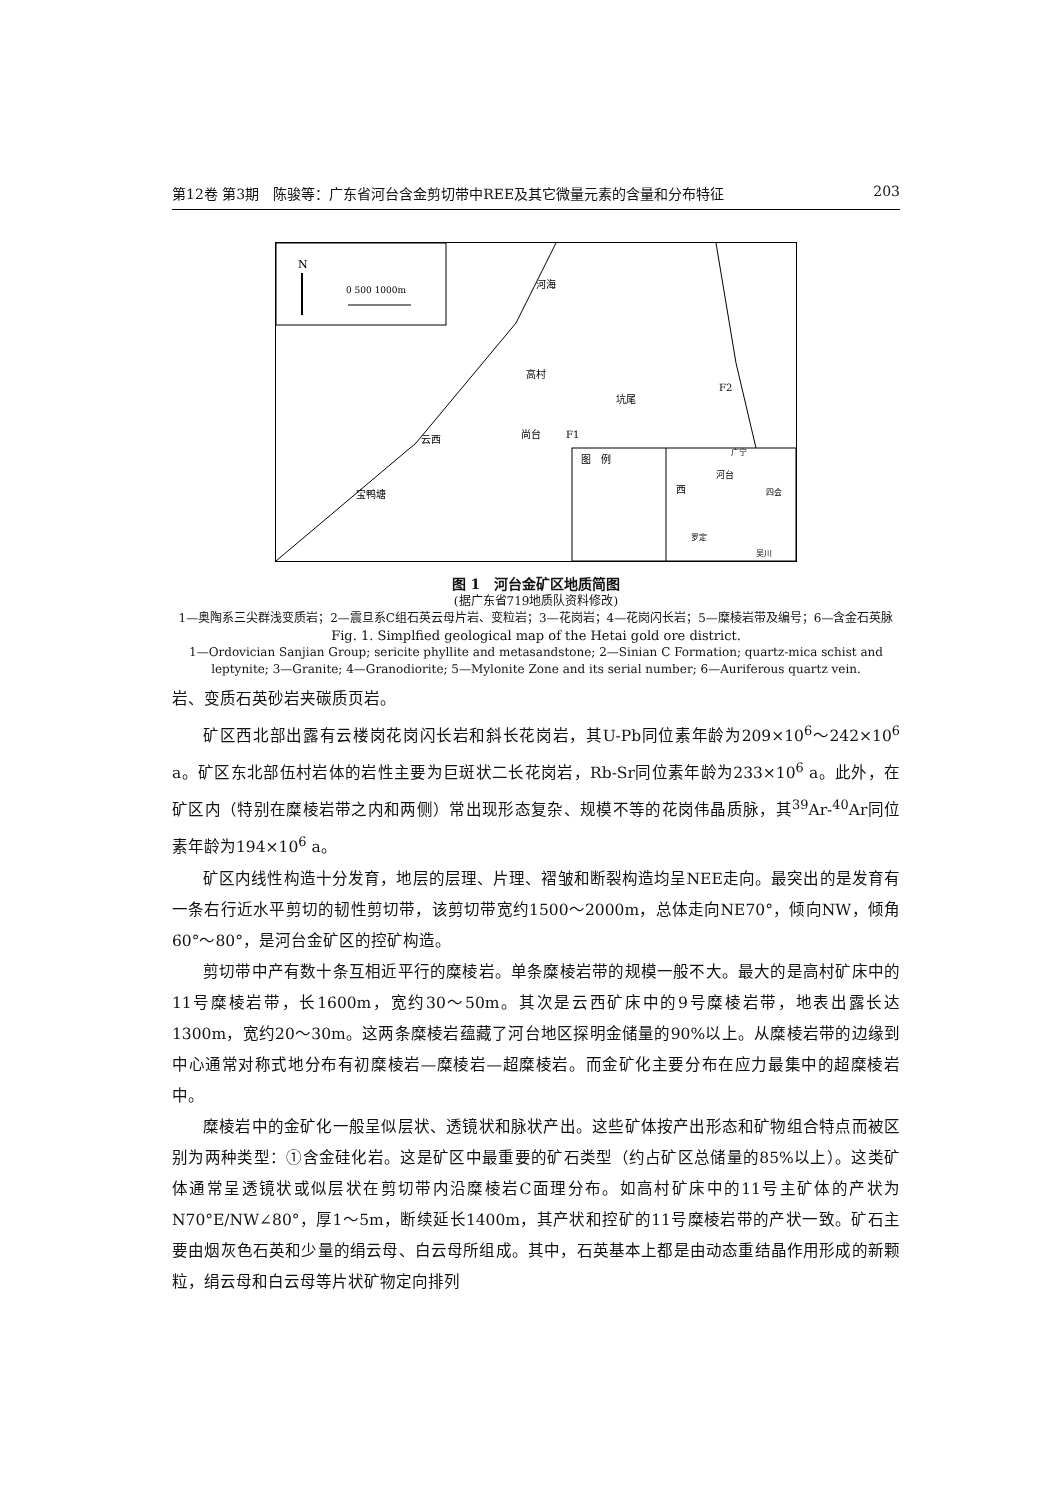第12卷 第3期　陈骏等：广东省河台含金剪切带中REE及其它微量元素的含量和分布特征 203
N
0 500 1000m
河海
高村
坑尾
尚台
云西
宝鸭塘
图　例
河台
四会
广宁
罗定
吴川
西
F2
F1
图 1　河台金矿区地质简图
(据广东省719地质队资料修改)
1—奥陶系三尖群浅变质岩；2—震旦系C组石英云母片岩、变粒岩；3—花岗岩；4—花岗闪长岩；5—糜棱岩带及编号；6—含金石英脉
Fig. 1. Simplfied geological map of the Hetai gold ore district.
1—Ordovician Sanjian Group; sericite phyllite and metasandstone; 2—Sinian C Formation; quartz-mica schist and leptynite; 3—Granite; 4—Granodiorite; 5—Mylonite Zone and its serial number; 6—Auriferous quartz vein.
岩、变质石英砂岩夹碳质页岩。
矿区西北部出露有云楼岗花岗闪长岩和斜长花岗岩，其U-Pb同位素年龄为209×10<sup>6</sup>～242×10<sup>6</sup> a。矿区东北部伍村岩体的岩性主要为巨斑状二长花岗岩，Rb-Sr同位素年龄为233×10<sup>6</sup> a。此外，在矿区内（特别在糜棱岩带之内和两侧）常出现形态复杂、规模不等的花岗伟晶质脉，其<sup>39</sup>Ar-<sup>40</sup>Ar同位素年龄为194×10<sup>6</sup> a。
矿区内线性构造十分发育，地层的层理、片理、褶皱和断裂构造均呈NEE走向。最突出的是发育有一条右行近水平剪切的韧性剪切带，该剪切带宽约1500～2000m，总体走向NE70°，倾向NW，倾角60°～80°，是河台金矿区的控矿构造。
剪切带中产有数十条互相近平行的糜棱岩。单条糜棱岩带的规模一般不大。最大的是高村矿床中的11号糜棱岩带，长1600m，宽约30～50m。其次是云西矿床中的9号糜棱岩带，地表出露长达1300m，宽约20～30m。这两条糜棱岩蕴藏了河台地区探明金储量的90%以上。从糜棱岩带的边缘到中心通常对称式地分布有初糜棱岩—糜棱岩—超糜棱岩。而金矿化主要分布在应力最集中的超糜棱岩中。
糜棱岩中的金矿化一般呈似层状、透镜状和脉状产出。这些矿体按产出形态和矿物组合特点而被区别为两种类型：①含金硅化岩。这是矿区中最重要的矿石类型（约占矿区总储量的85%以上）。这类矿体通常呈透镜状或似层状在剪切带内沿糜棱岩C面理分布。如高村矿床中的11号主矿体的产状为N70°E/NW∠80°，厚1～5m，断续延长1400m，其产状和控矿的11号糜棱岩带的产状一致。矿石主要由烟灰色石英和少量的绢云母、白云母所组成。其中，石英基本上都是由动态重结晶作用形成的新颗粒，绢云母和白云母等片状矿物定向排列